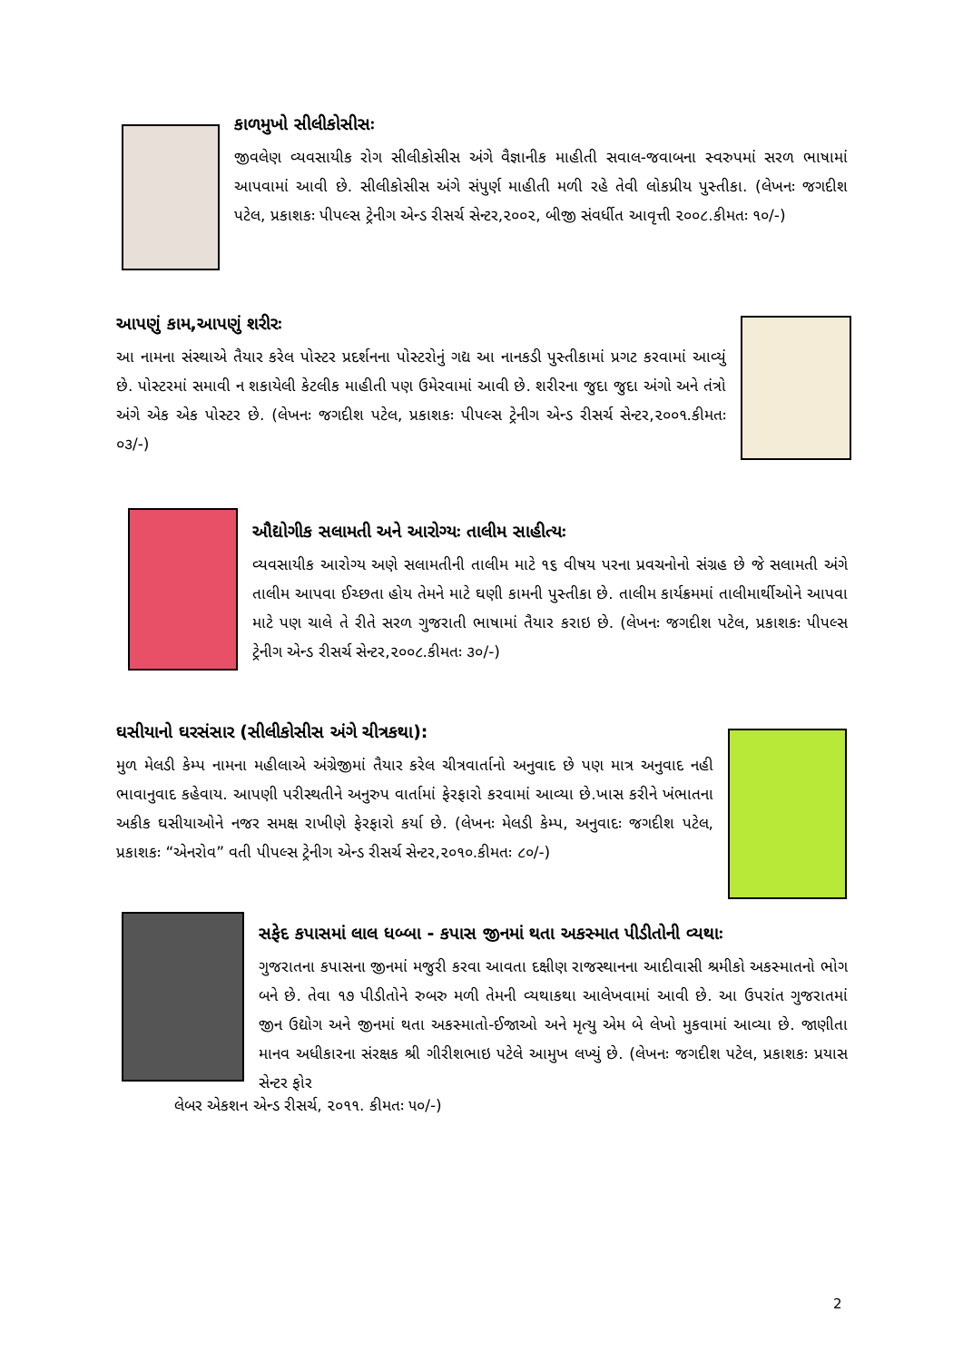કાળમુખો સીલીકોસીસઃ
જીવલેણ વ્યવસાયીક રોગ સીલીકોસીસ અંગે વૈજ્ઞાનીક માહીતી સવાલ-જવાબના સ્વરુપમાં સરળ ભાષામાં આપવામાં આવી છે. સીલીકોસીસ અંગે સંપુર્ણ માહીતી મળી રહે તેવી લોકપ્રીય પુસ્તીકા. (લેખનઃ જગદીશ પટેલ, પ્રકાશકઃ પીપલ્સ ટ્રેનીગ એન્ડ રીસર્ચ સેન્ટર,૨૦૦૨, બીજી સંવર્ધીત આવૃત્તી ૨૦૦૮.કીમતઃ ૧૦/-)
આપણું કામ,આપણું શરીરઃ
આ નામના સંસ્થાએ તૈયાર કરેલ પોસ્ટર પ્રદર્શનના પોસ્ટરોનું ગદ્ય આ નાનકડી પુસ્તીકામાં પ્રગટ કરવામાં આવ્યું છે. પોસ્ટરમાં સમાવી ન શકાયેલી કેટલીક માહીતી પણ ઉમેરવામાં આવી છે. શરીરના જુદા જુદા અંગો અને તંત્રો અંગે એક એક પોસ્ટર છે. (લેખનઃ જગદીશ પટેલ, પ્રકાશકઃ પીપલ્સ ટ્રેનીગ એન્ડ રીસર્ચ સેન્ટર,૨૦૦૧.કીમતઃ ૦૩/-)
ઔદ્યોગીક સલામતી અને આરોગ્યઃ તાલીમ સાહીત્યઃ
વ્યવસાયીક આરોગ્ય અણે સલામતીની તાલીમ માટે ૧૬ વીષય પરના પ્રવચનોનો સંગ્રહ છે જે સલામતી અંગે તાલીમ આપવા ઈચ્છતા હોય તેમને માટે ઘણી કામની પુસ્તીકા છે. તાલીમ કાર્યક્રમમાં તાલીમાર્થીઓને આપવા માટે પણ ચાલે તે રીતે સરળ ગુજરાતી ભાષામાં તૈયાર કરાઇ છે. (લેખનઃ જગદીશ પટેલ, પ્રકાશકઃ પીપલ્સ ટ્રેનીગ એન્ડ રીસર્ચ સેન્ટર,૨૦૦૮.કીમતઃ ૩૦/-)
ઘસીયાનો ઘરસંસાર (સીલીકોસીસ અંગે ચીત્રકથા):
મુળ મેલડી કેમ્પ નામના મહીલાએ અંગ્રેજીમાં તૈયાર કરેલ ચીત્રવાર્તાનો અનુવાદ છે પણ માત્ર અનુવાદ નહી ભાવાનુવાદ કહેવાય. આપણી પરીસ્થતીને અનુરુપ વાર્તામાં ફેરફારો કરવામાં આવ્યા છે.ખાસ કરીને ખંભાતના અકીક ઘસીયાઓને નજર સમક્ષ રાખીણે ફેરફારો કર્યા છે. (લેખનઃ મેલડી કેમ્પ, અનુવાદઃ જગદીશ પટેલ, પ્રકાશકઃ “એનરોવ” વતી પીપલ્સ ટ્રેનીગ એન્ડ રીસર્ચ સેન્ટર,૨૦૧૦.કીમતઃ ૮૦/-)
સફેદ કપાસમાં લાલ ધબ્બા - કપાસ જીનમાં થતા અકસ્માત પીડીતોની વ્યથાઃ
ગુજરાતના કપાસના જીનમાં મજુરી કરવા આવતા દક્ષીણ રાજસ્થાનના આદીવાસી શ્રમીકો અકસ્માતનો ભોગ બને છે. તેવા ૧૭ પીડીતોને રુબરુ મળી તેમની વ્યથાકથા આલેખવામાં આવી છે. આ ઉપરાંત ગુજરાતમાં જીન ઉદ્યોગ અને જીનમાં થતા અકસ્માતો-ઈજાઓ અને મૃત્યુ એમ બે લેખો મુકવામાં આવ્યા છે. જાણીતા માનવ અધીકારના સંરક્ષક શ્રી ગીરીશભાઇ પટેલે આમુખ લખ્યું છે. (લેખનઃ જગદીશ પટેલ, પ્રકાશકઃ પ્રયાસ સેન્ટર ફોર
લેબર એકશન એન્ડ રીસર્ચ, ૨૦૧૧. કીમતઃ ૫૦/-)
2